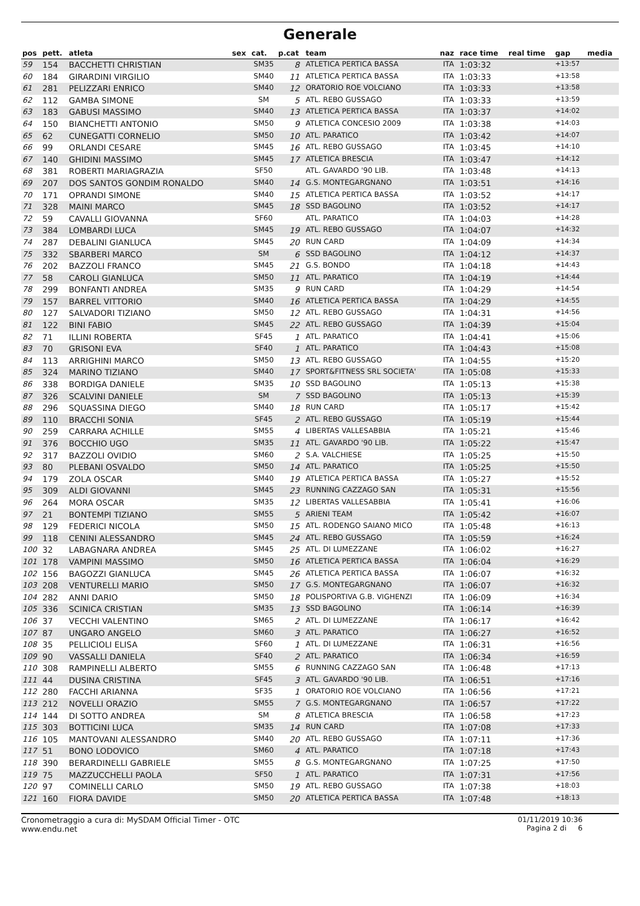Generale
| pos | pett. | atleta | sex | cat. | p.cat | team | naz | race time | real time | gap | media |
| --- | --- | --- | --- | --- | --- | --- | --- | --- | --- | --- | --- |
| 59 | 154 | BACCHETTI CHRISTIAN | | SM35 | 8 | ATLETICA PERTICA BASSA | ITA | 1:03:32 | | +13:57 | |
| 60 | 184 | GIRARDINI VIRGILIO | | SM40 | 11 | ATLETICA PERTICA BASSA | ITA | 1:03:33 | | +13:58 | |
| 61 | 281 | PELIZZARI ENRICO | | SM40 | 12 | ORATORIO ROE VOLCIANO | ITA | 1:03:33 | | +13:58 | |
| 62 | 112 | GAMBA SIMONE | | SM | 5 | ATL. REBO GUSSAGO | ITA | 1:03:33 | | +13:59 | |
| 63 | 183 | GABUSI MASSIMO | | SM40 | 13 | ATLETICA PERTICA BASSA | ITA | 1:03:37 | | +14:02 | |
| 64 | 150 | BIANCHETTI ANTONIO | | SM50 | 9 | ATLETICA CONCESIO 2009 | ITA | 1:03:38 | | +14:03 | |
| 65 | 62 | CUNEGATTI CORNELIO | | SM50 | 10 | ATL. PARATICO | ITA | 1:03:42 | | +14:07 | |
| 66 | 99 | ORLANDI CESARE | | SM45 | 16 | ATL. REBO GUSSAGO | ITA | 1:03:45 | | +14:10 | |
| 67 | 140 | GHIDINI MASSIMO | | SM45 | 17 | ATLETICA BRESCIA | ITA | 1:03:47 | | +14:12 | |
| 68 | 381 | ROBERTI MARIAGRAZIA | | SF50 | | ATL. GAVARDO '90 LIB. | ITA | 1:03:48 | | +14:13 | |
| 69 | 207 | DOS SANTOS GONDIM RONALDO | | SM40 | 14 | G.S. MONTEGARGNANO | ITA | 1:03:51 | | +14:16 | |
| 70 | 171 | OPRANDI SIMONE | | SM40 | 15 | ATLETICA PERTICA BASSA | ITA | 1:03:52 | | +14:17 | |
| 71 | 328 | MAINI MARCO | | SM45 | 18 | SSD BAGOLINO | ITA | 1:03:52 | | +14:17 | |
| 72 | 59 | CAVALLI GIOVANNA | | SF60 | | ATL. PARATICO | ITA | 1:04:03 | | +14:28 | |
| 73 | 384 | LOMBARDI LUCA | | SM45 | 19 | ATL. REBO GUSSAGO | ITA | 1:04:07 | | +14:32 | |
| 74 | 287 | DEBALINI GIANLUCA | | SM45 | 20 | RUN CARD | ITA | 1:04:09 | | +14:34 | |
| 75 | 332 | SBARBERI MARCO | | SM | 6 | SSD BAGOLINO | ITA | 1:04:12 | | +14:37 | |
| 76 | 202 | BAZZOLI FRANCO | | SM45 | 21 | G.S. BONDO | ITA | 1:04:18 | | +14:43 | |
| 77 | 58 | CAROLI GIANLUCA | | SM50 | 11 | ATL. PARATICO | ITA | 1:04:19 | | +14:44 | |
| 78 | 299 | BONFANTI ANDREA | | SM35 | 9 | RUN CARD | ITA | 1:04:29 | | +14:54 | |
| 79 | 157 | BARREL VITTORIO | | SM40 | 16 | ATLETICA PERTICA BASSA | ITA | 1:04:29 | | +14:55 | |
| 80 | 127 | SALVADORI TIZIANO | | SM50 | 12 | ATL. REBO GUSSAGO | ITA | 1:04:31 | | +14:56 | |
| 81 | 122 | BINI FABIO | | SM45 | 22 | ATL. REBO GUSSAGO | ITA | 1:04:39 | | +15:04 | |
| 82 | 71 | ILLINI ROBERTA | | SF45 | 1 | ATL. PARATICO | ITA | 1:04:41 | | +15:06 | |
| 83 | 70 | GRISONI EVA | | SF40 | 1 | ATL. PARATICO | ITA | 1:04:43 | | +15:08 | |
| 84 | 113 | ARRIGHINI MARCO | | SM50 | 13 | ATL. REBO GUSSAGO | ITA | 1:04:55 | | +15:20 | |
| 85 | 324 | MARINO TIZIANO | | SM40 | 17 | SPORT&FITNESS SRL SOCIETA' | ITA | 1:05:08 | | +15:33 | |
| 86 | 338 | BORDIGA DANIELE | | SM35 | 10 | SSD BAGOLINO | ITA | 1:05:13 | | +15:38 | |
| 87 | 326 | SCALVINI DANIELE | | SM | 7 | SSD BAGOLINO | ITA | 1:05:13 | | +15:39 | |
| 88 | 296 | SQUASSINA DIEGO | | SM40 | 18 | RUN CARD | ITA | 1:05:17 | | +15:42 | |
| 89 | 110 | BRACCHI SONIA | | SF45 | 2 | ATL. REBO GUSSAGO | ITA | 1:05:19 | | +15:44 | |
| 90 | 259 | CARRARA ACHILLE | | SM55 | 4 | LIBERTAS VALLESABBIA | ITA | 1:05:21 | | +15:46 | |
| 91 | 376 | BOCCHIO UGO | | SM35 | 11 | ATL. GAVARDO '90 LIB. | ITA | 1:05:22 | | +15:47 | |
| 92 | 317 | BAZZOLI OVIDIO | | SM60 | 2 | S.A. VALCHIESE | ITA | 1:05:25 | | +15:50 | |
| 93 | 80 | PLEBANI OSVALDO | | SM50 | 14 | ATL. PARATICO | ITA | 1:05:25 | | +15:50 | |
| 94 | 179 | ZOLA OSCAR | | SM40 | 19 | ATLETICA PERTICA BASSA | ITA | 1:05:27 | | +15:52 | |
| 95 | 309 | ALDI GIOVANNI | | SM45 | 23 | RUNNING CAZZAGO SAN | ITA | 1:05:31 | | +15:56 | |
| 96 | 264 | MORA OSCAR | | SM35 | 12 | LIBERTAS VALLESABBIA | ITA | 1:05:41 | | +16:06 | |
| 97 | 21 | BONTEMPI TIZIANO | | SM55 | 5 | ARIENI TEAM | ITA | 1:05:42 | | +16:07 | |
| 98 | 129 | FEDERICI NICOLA | | SM50 | 15 | ATL. RODENGO SAIANO MICO | ITA | 1:05:48 | | +16:13 | |
| 99 | 118 | CENINI ALESSANDRO | | SM45 | 24 | ATL. REBO GUSSAGO | ITA | 1:05:59 | | +16:24 | |
| 100 | 32 | LABAGNARA ANDREA | | SM45 | 25 | ATL. DI LUMEZZANE | ITA | 1:06:02 | | +16:27 | |
| 101 | 178 | VAMPINI MASSIMO | | SM50 | 16 | ATLETICA PERTICA BASSA | ITA | 1:06:04 | | +16:29 | |
| 102 | 156 | BAGOZZI GIANLUCA | | SM45 | 26 | ATLETICA PERTICA BASSA | ITA | 1:06:07 | | +16:32 | |
| 103 | 208 | VENTURELLI MARIO | | SM50 | 17 | G.S. MONTEGARGNANO | ITA | 1:06:07 | | +16:32 | |
| 104 | 282 | ANNI DARIO | | SM50 | 18 | POLISPORTIVA G.B. VIGHENZI | ITA | 1:06:09 | | +16:34 | |
| 105 | 336 | SCINICA CRISTIAN | | SM35 | 13 | SSD BAGOLINO | ITA | 1:06:14 | | +16:39 | |
| 106 | 37 | VECCHI VALENTINO | | SM65 | 2 | ATL. DI LUMEZZANE | ITA | 1:06:17 | | +16:42 | |
| 107 | 87 | UNGARO ANGELO | | SM60 | 3 | ATL. PARATICO | ITA | 1:06:27 | | +16:52 | |
| 108 | 35 | PELLICIOLI ELISA | | SF60 | 1 | ATL. DI LUMEZZANE | ITA | 1:06:31 | | +16:56 | |
| 109 | 90 | VASSALLI DANIELA | | SF40 | 2 | ATL. PARATICO | ITA | 1:06:34 | | +16:59 | |
| 110 | 308 | RAMPINELLI ALBERTO | | SM55 | 6 | RUNNING CAZZAGO SAN | ITA | 1:06:48 | | +17:13 | |
| 111 | 44 | DUSINA CRISTINA | | SF45 | 3 | ATL. GAVARDO '90 LIB. | ITA | 1:06:51 | | +17:16 | |
| 112 | 280 | FACCHI ARIANNA | | SF35 | 1 | ORATORIO ROE VOLCIANO | ITA | 1:06:56 | | +17:21 | |
| 113 | 212 | NOVELLI ORAZIO | | SM55 | 7 | G.S. MONTEGARGNANO | ITA | 1:06:57 | | +17:22 | |
| 114 | 144 | DI SOTTO ANDREA | | SM | 8 | ATLETICA BRESCIA | ITA | 1:06:58 | | +17:23 | |
| 115 | 303 | BOTTICINI LUCA | | SM35 | 14 | RUN CARD | ITA | 1:07:08 | | +17:33 | |
| 116 | 105 | MANTOVANI ALESSANDRO | | SM40 | 20 | ATL. REBO GUSSAGO | ITA | 1:07:11 | | +17:36 | |
| 117 | 51 | BONO LODOVICO | | SM60 | 4 | ATL. PARATICO | ITA | 1:07:18 | | +17:43 | |
| 118 | 390 | BERARDINELLI GABRIELE | | SM55 | 8 | G.S. MONTEGARGNANO | ITA | 1:07:25 | | +17:50 | |
| 119 | 75 | MAZZUCCHELLI PAOLA | | SF50 | 1 | ATL. PARATICO | ITA | 1:07:31 | | +17:56 | |
| 120 | 97 | COMINELLI CARLO | | SM50 | 19 | ATL. REBO GUSSAGO | ITA | 1:07:38 | | +18:03 | |
| 121 | 160 | FIORA DAVIDE | | SM50 | 20 | ATLETICA PERTICA BASSA | ITA | 1:07:48 | | +18:13 | |
Cronometraggio a cura di: MySDAM Official Timer - OTC
www.endu.net
01/11/2019 10:36
Pagina 2 di 6